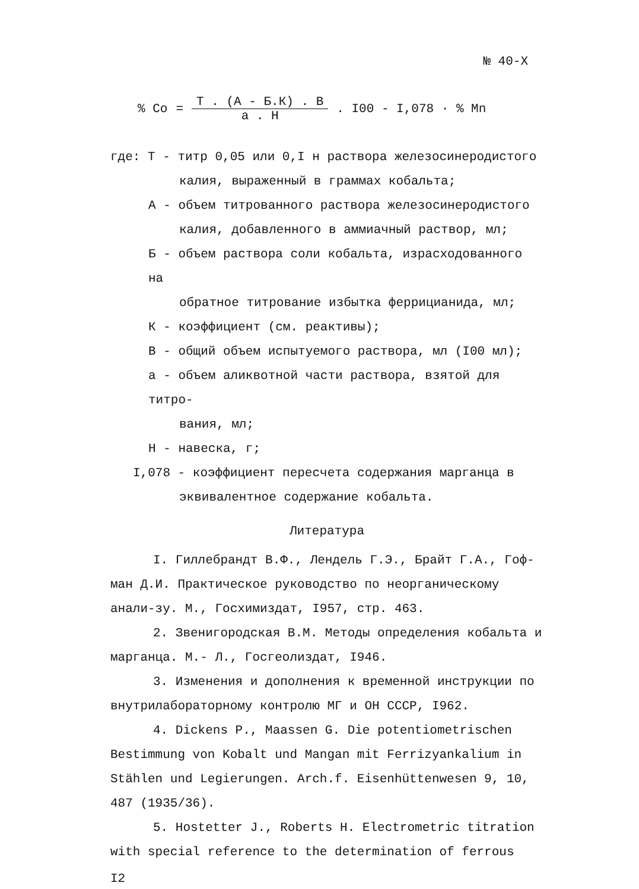№ 40-Х
% Co = Т . (А - Б.К) . В а . Н. I00 - I,078 · % Mn
где: Т - титр 0,05 или 0,I н раствора железосинеродистого
калия, выраженный в граммах кобальта;
А - объем титрованного раствора железосинеродистого
калия, добавленного в аммиачный раствор, мл;
Б - объем раствора соли кобальта, израсходованного на
обратное титрование избытка феррицианида, мл;
К - коэффициент (см. реактивы);
В - общий объем испытуемого раствора, мл (I00 мл);
а - объем аликвотной части раствора, взятой для титро-
вания, мл;
Н - навеска, г;
I,078 - коэффициент пересчета содержания марганца в
эквивалентное содержание кобальта.
Литература
I. Гиллебрандт В.Ф., Лендель Г.Э., Брайт Г.А., Гоф-ман Д.И. Практическое руководство по неорганическому анали-зу. М., Госхимиздат, I957, стр. 463.
2. Звенигородская В.М. Методы определения кобальта и марганца. М.- Л., Госгеолиздат, I946.
3. Изменения и дополнения к временной инструкции по внутрилабораторному контролю МГ и ОН СССР, I962.
4. Dickens P., Maassen G. Die potentiometrischen Bestimmung von Kobalt und Mangan mit Ferrizyankalium in Stählen und Legierungen. Arch.f. Eisenhüttenwesen 9, 10, 487 (1935/36).
5. Hostetter J., Roberts H. Electrometric titration with special reference to the determination of ferrous
I2